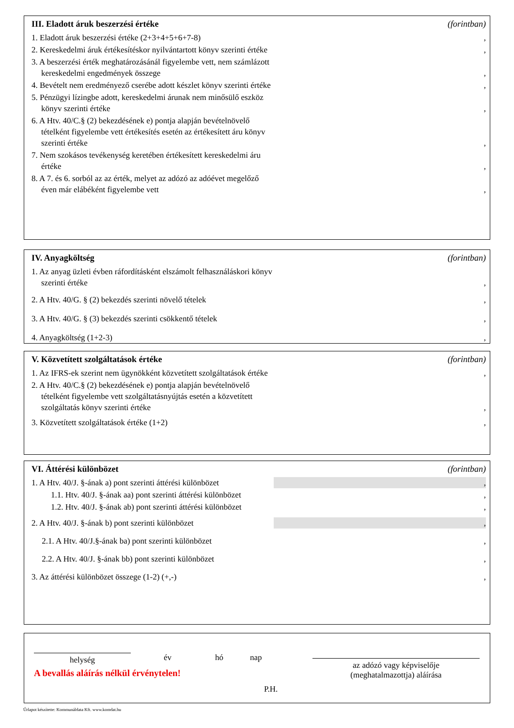III. Eladott áruk beszerzési értéke (forintban)
1. Eladott áruk beszerzési értéke (2+3+4+5+6+7-8)
,
2. Kereskedelmi áruk értékesítéskor nyilvántartott könyv szerinti értéke
,
3. A beszerzési érték meghatározásánál figyelembe vett, nem számlázott kereskedelmi engedmények összege
,
4. Bevételt nem eredményező cserébe adott készlet könyv szerinti értéke
,
5. Pénzügyi lízingbe adott, kereskedelmi árunak nem minősülő eszköz könyv szerinti értéke
,
6. A Htv. 40/C.§ (2) bekezdésének e) pontja alapján bevételnövelő tételként figyelembe vett értékesítés esetén az értékesített áru könyv szerinti értéke
,
7. Nem szokásos tevékenység keretében értékesített kereskedelmi áru értéke
,
8. A 7. és 6. sorból az az érték, melyet az adózó az adóévet megelőző éven már elábéként figyelembe vett
,
IV. Anyagköltség (forintban)
1. Az anyag üzleti évben ráfordításként elszámolt felhasználáskori könyv szerinti értéke
,
2. A Htv. 40/G. § (2) bekezdés szerinti növelő tételek
,
3. A Htv. 40/G. § (3) bekezdés szerinti csökkentő tételek
,
4. Anyagköltség (1+2-3)
,
V. Közvetített szolgáltatások értéke (forintban)
1. Az IFRS-ek szerint nem ügynökként közvetített szolgáltatások értéke
,
2. A Htv. 40/C.§ (2) bekezdésének e) pontja alapján bevételnövelő tételként figyelembe vett szolgáltatásnyújtás esetén a közvetített szolgáltatás könyv szerinti értéke
,
3. Közvetített szolgáltatások értéke (1+2)
,
VI. Áttérési különbözet (forintban)
1. A Htv. 40/J. §-ának a) pont szerinti áttérési különbözet
,
1.1. Htv. 40/J. §-ának aa) pont szerinti áttérési különbözet
,
1.2. Htv. 40/J. §-ának ab) pont szerinti áttérési különbözet
,
2. A Htv. 40/J. §-ának b) pont szerinti különbözet
,
2.1. A Htv. 40/J.§-ának ba) pont szerinti különbözet
,
2.2. A Htv. 40/J. §-ának bb) pont szerinti különbözet
,
3. Az áttérési különbözet összege (1-2) (+,-)
,
helység
év hó nap
A bevallás aláírás nélkül érvénytelen!
P.H.
az adózó vagy képviselője
(meghatalmazottja) aláírása
Űrlapot készítette: Kommunáldata Kft. www.komdat.hu